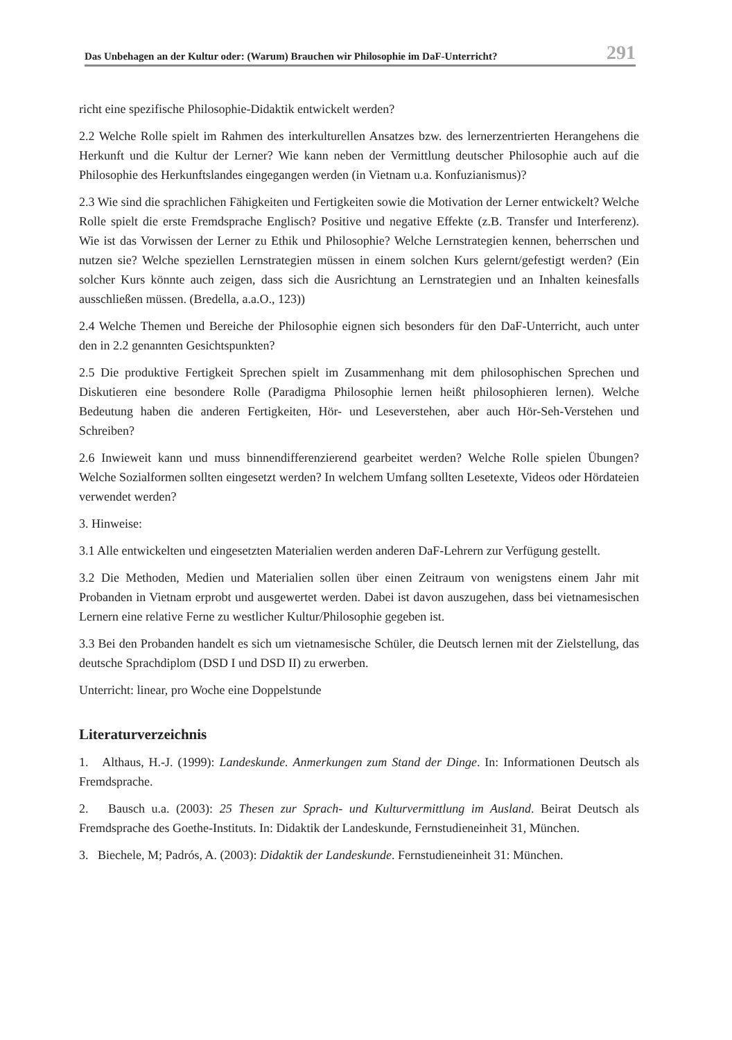Das Unbehagen an der Kultur oder: (Warum) Brauchen wir Philosophie im DaF-Unterricht? 291
richt eine spezifische Philosophie-Didaktik entwickelt werden?
2.2 Welche Rolle spielt im Rahmen des interkulturellen Ansatzes bzw. des lernerzentrierten Herangehens die Herkunft und die Kultur der Lerner? Wie kann neben der Vermittlung deutscher Philosophie auch auf die Philosophie des Herkunftslandes eingegangen werden (in Vietnam u.a. Konfuzianismus)?
2.3 Wie sind die sprachlichen Fähigkeiten und Fertigkeiten sowie die Motivation der Lerner entwickelt? Welche Rolle spielt die erste Fremdsprache Englisch? Positive und negative Effekte (z.B. Transfer und Interferenz). Wie ist das Vorwissen der Lerner zu Ethik und Philosophie? Welche Lernstrategien kennen, beherrschen und nutzen sie? Welche speziellen Lernstrategien müssen in einem solchen Kurs gelernt/gefestigt werden? (Ein solcher Kurs könnte auch zeigen, dass sich die Ausrichtung an Lernstrategien und an Inhalten keinesfalls ausschließen müssen. (Bredella, a.a.O., 123))
2.4 Welche Themen und Bereiche der Philosophie eignen sich besonders für den DaF-Unterricht, auch unter den in 2.2 genannten Gesichtspunkten?
2.5 Die produktive Fertigkeit Sprechen spielt im Zusammenhang mit dem philosophischen Sprechen und Diskutieren eine besondere Rolle (Paradigma Philosophie lernen heißt philosophieren lernen). Welche Bedeutung haben die anderen Fertigkeiten, Hör- und Leseverstehen, aber auch Hör-Seh-Verstehen und Schreiben?
2.6 Inwieweit kann und muss binnendifferenzierend gearbeitet werden? Welche Rolle spielen Übungen? Welche Sozialformen sollten eingesetzt werden? In welchem Umfang sollten Lesetexte, Videos oder Hördateien verwendet werden?
3. Hinweise:
3.1 Alle entwickelten und eingesetzten Materialien werden anderen DaF-Lehrern zur Verfügung gestellt.
3.2 Die Methoden, Medien und Materialien sollen über einen Zeitraum von wenigstens einem Jahr mit Probanden in Vietnam erprobt und ausgewertet werden. Dabei ist davon auszugehen, dass bei vietnamesischen Lernern eine relative Ferne zu westlicher Kultur/Philosophie gegeben ist.
3.3 Bei den Probanden handelt es sich um vietnamesische Schüler, die Deutsch lernen mit der Zielstellung, das deutsche Sprachdiplom (DSD I und DSD II) zu erwerben.
Unterricht: linear, pro Woche eine Doppelstunde
Literaturverzeichnis
1. Althaus, H.-J. (1999): Landeskunde. Anmerkungen zum Stand der Dinge. In: Informationen Deutsch als Fremdsprache.
2. Bausch u.a. (2003): 25 Thesen zur Sprach- und Kulturvermittlung im Ausland. Beirat Deutsch als Fremdsprache des Goethe-Instituts. In: Didaktik der Landeskunde, Fernstudieneinheit 31, München.
3. Biechele, M; Padrós, A. (2003): Didaktik der Landeskunde. Fernstudieneinheit 31: München.